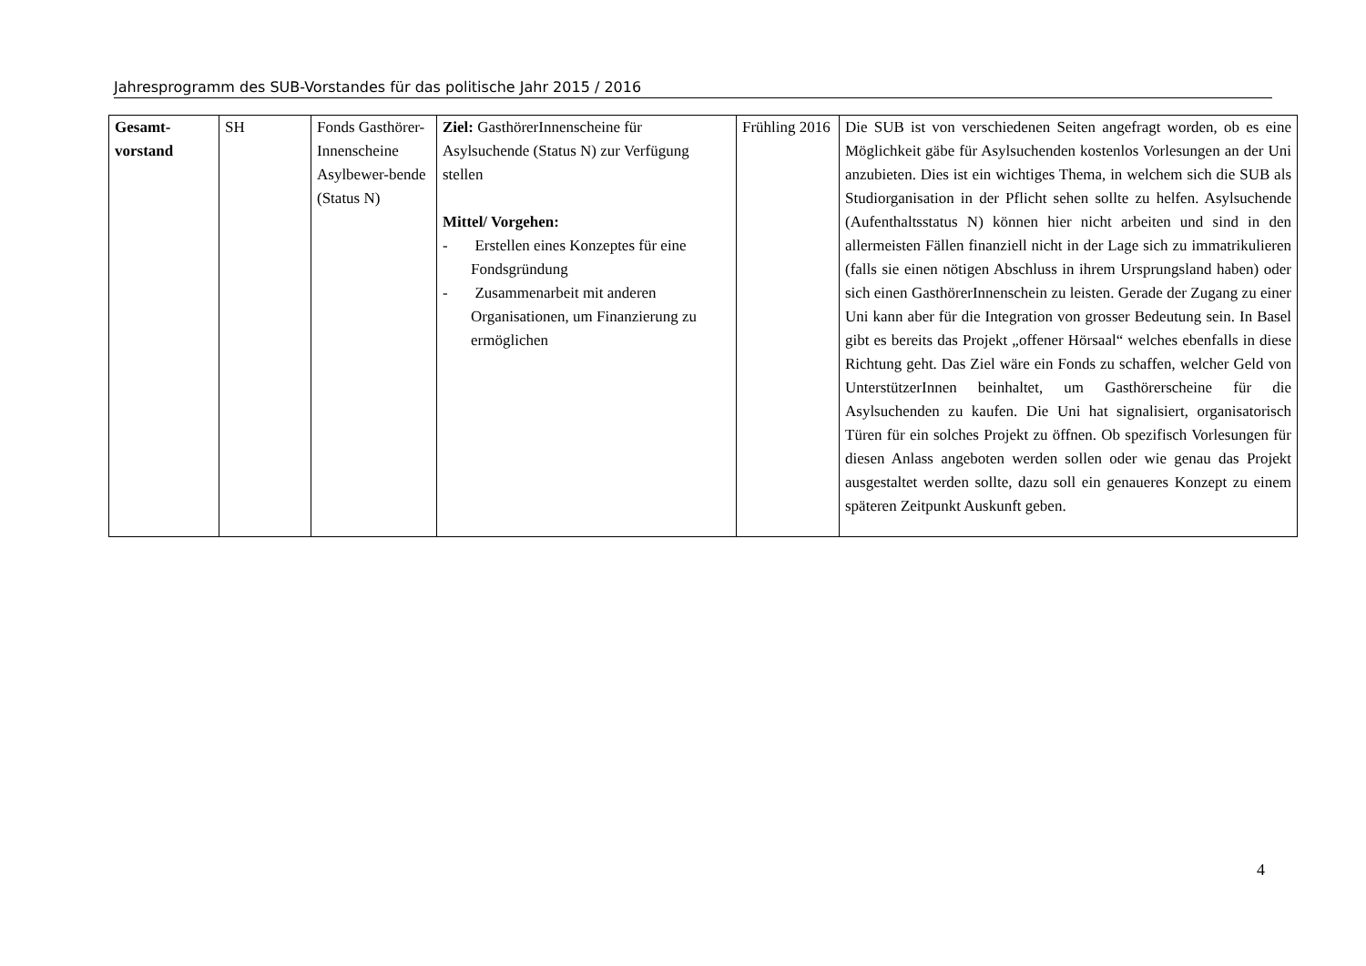Jahresprogramm des SUB-Vorstandes für das politische Jahr 2015 / 2016
| Gesamt- vorstand | SH | Fonds Gasthörer-Innenscheine Asylbewer-bende (Status N) | Ziel: GasthörerInnenscheine für Asylsuchende (Status N) zur Verfügung stellen Mittel/ Vorgehen: - Erstellen eines Konzeptes für eine Fondsgründung - Zusammenarbeit mit anderen Organisationen, um Finanzierung zu ermöglichen | Frühling 2016 | Die SUB ist von verschiedenen Seiten angefragt worden, ob es eine Möglichkeit gäbe für Asylsuchenden kostenlos Vorlesungen an der Uni anzubieten. Dies ist ein wichtiges Thema, in welchem sich die SUB als Studiorganisation in der Pflicht sehen sollte zu helfen. Asylsuchende (Aufenthaltsstatus N) können hier nicht arbeiten und sind in den allermeisten Fällen finanziell nicht in der Lage sich zu immatrikulieren (falls sie einen nötigen Abschluss in ihrem Ursprungsland haben) oder sich einen GasthörerInnenschein zu leisten. Gerade der Zugang zu einer Uni kann aber für die Integration von grosser Bedeutung sein. In Basel gibt es bereits das Projekt „offener Hörsaal“ welches ebenfalls in diese Richtung geht. Das Ziel wäre ein Fonds zu schaffen, welcher Geld von UnterstützerInnen beinhaltet, um Gasthörerscheine für die Asylsuchenden zu kaufen. Die Uni hat signalisiert, organisatorisch Türen für ein solches Projekt zu öffnen. Ob spezifisch Vorlesungen für diesen Anlass angeboten werden sollen oder wie genau das Projekt ausgestaltet werden sollte, dazu soll ein genaueres Konzept zu einem späteren Zeitpunkt Auskunft geben. |
4